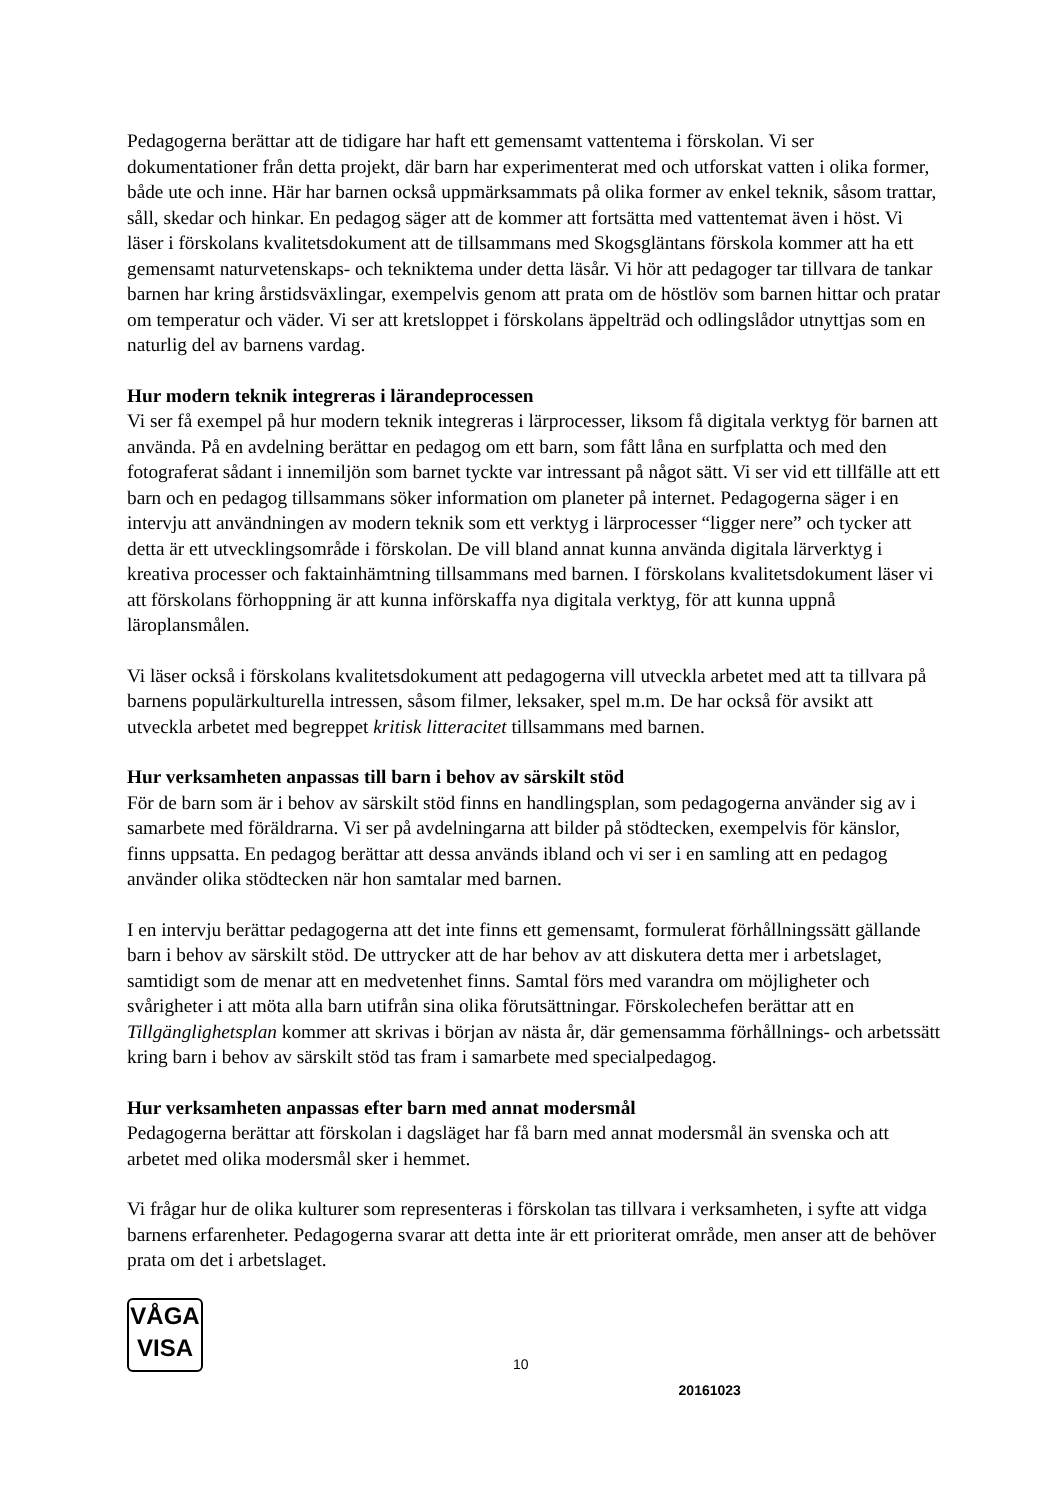Pedagogerna berättar att de tidigare har haft ett gemensamt vattentema i förskolan. Vi ser dokumentationer från detta projekt, där barn har experimenterat med och utforskat vatten i olika former, både ute och inne. Här har barnen också uppmärksammats på olika former av enkel teknik, såsom trattar, såll, skedar och hinkar. En pedagog säger att de kommer att fortsätta med vattentemat även i höst. Vi läser i förskolans kvalitetsdokument att de tillsammans med Skogsgläntans förskola kommer att ha ett gemensamt naturvetenskaps- och tekniktema under detta läsår. Vi hör att pedagoger tar tillvara de tankar barnen har kring årstidsväxlingar, exempelvis genom att prata om de höstlöv som barnen hittar och pratar om temperatur och väder. Vi ser att kretsloppet i förskolans äppelträd och odlingslådor utnyttjas som en naturlig del av barnens vardag.
Hur modern teknik integreras i lärandeprocessen
Vi ser få exempel på hur modern teknik integreras i lärprocesser, liksom få digitala verktyg för barnen att använda. På en avdelning berättar en pedagog om ett barn, som fått låna en surfplatta och med den fotograferat sådant i innemiljön som barnet tyckte var intressant på något sätt. Vi ser vid ett tillfälle att ett barn och en pedagog tillsammans söker information om planeter på internet. Pedagogerna säger i en intervju att användningen av modern teknik som ett verktyg i lärprocesser “ligger nere” och tycker att detta är ett utvecklingsområde i förskolan. De vill bland annat kunna använda digitala lärverktyg i kreativa processer och faktainhämtning tillsammans med barnen. I förskolans kvalitetsdokument läser vi att förskolans förhoppning är att kunna införskaffa nya digitala verktyg, för att kunna uppnå läroplansmålen.
Vi läser också i förskolans kvalitetsdokument att pedagogerna vill utveckla arbetet med att ta tillvara på barnens populärkulturella intressen, såsom filmer, leksaker, spel m.m. De har också för avsikt att utveckla arbetet med begreppet kritisk litteracitet tillsammans med barnen.
Hur verksamheten anpassas till barn i behov av särskilt stöd
För de barn som är i behov av särskilt stöd finns en handlingsplan, som pedagogerna använder sig av i samarbete med föräldrarna. Vi ser på avdelningarna att bilder på stödtecken, exempelvis för känslor, finns uppsatta. En pedagog berättar att dessa används ibland och vi ser i en samling att en pedagog använder olika stödtecken när hon samtalar med barnen.
I en intervju berättar pedagogerna att det inte finns ett gemensamt, formulerat förhållningssätt gällande barn i behov av särskilt stöd. De uttrycker att de har behov av att diskutera detta mer i arbetslaget, samtidigt som de menar att en medvetenhet finns. Samtal förs med varandra om möjligheter och svårigheter i att möta alla barn utifrån sina olika förutsättningar. Förskolechefen berättar att en Tillgänglighetsplan kommer att skrivas i början av nästa år, där gemensamma förhållnings- och arbetssätt kring barn i behov av särskilt stöd tas fram i samarbete med specialpedagog.
Hur verksamheten anpassas efter barn med annat modersmål
Pedagogerna berättar att förskolan i dagsläget har få barn med annat modersmål än svenska och att arbetet med olika modersmål sker i hemmet.
Vi frågar hur de olika kulturer som representeras i förskolan tas tillvara i verksamheten, i syfte att vidga barnens erfarenheter. Pedagogerna svarar att detta inte är ett prioriterat område, men anser att de behöver prata om det i arbetslaget.
VÅGA
VISA
10
20161023